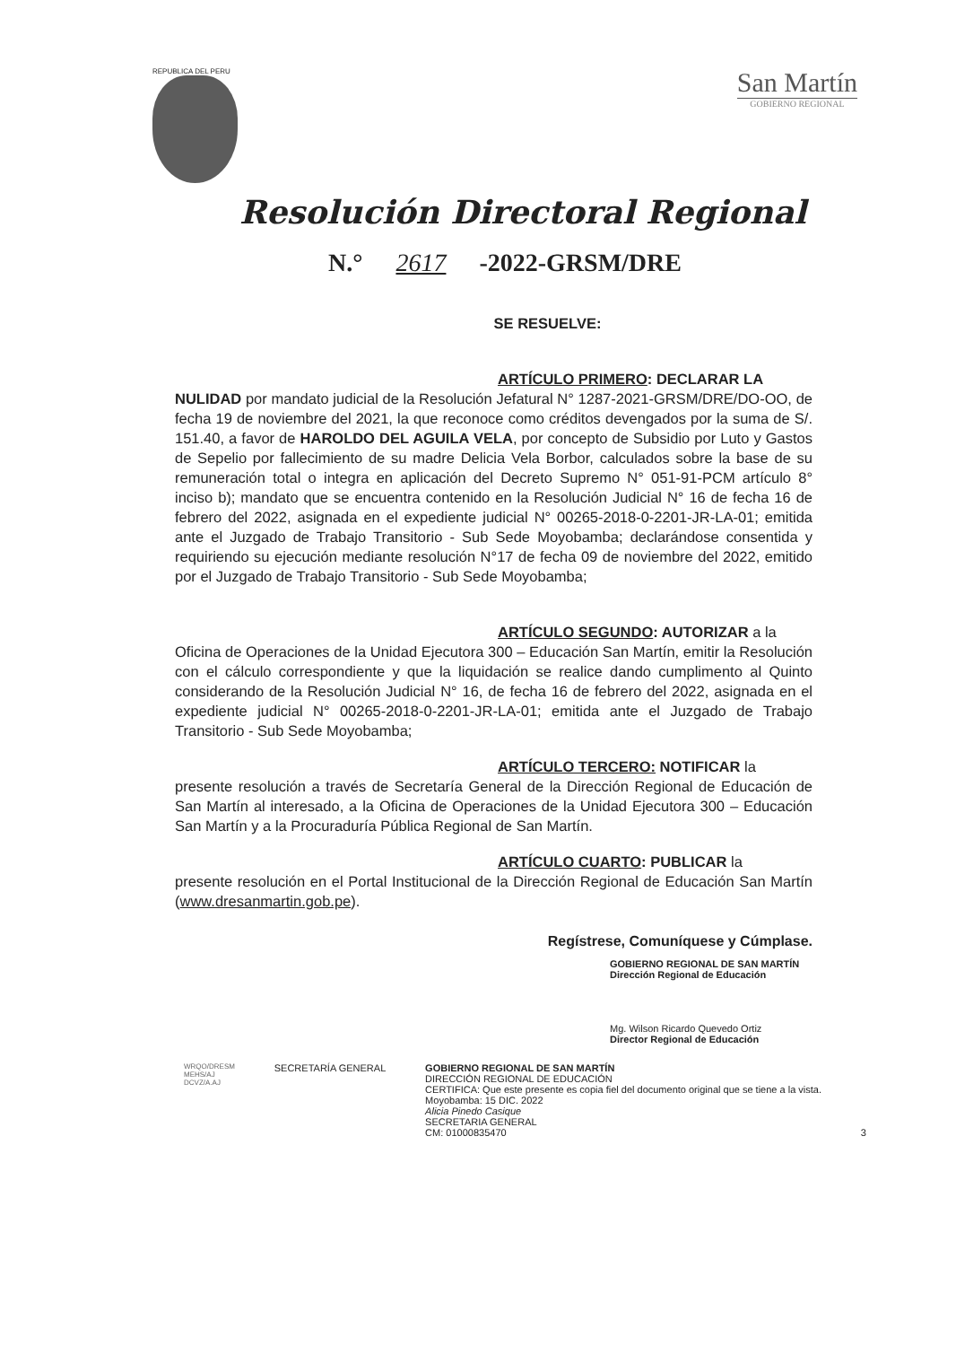REPUBLICA DEL PERU
San Martín
GOBIERNO REGIONAL
Resolución Directoral Regional
N.° 2617 -2022-GRSM/DRE
SE RESUELVE:
ARTÍCULO PRIMERO: DECLARAR LA
NULIDAD por mandato judicial de la Resolución Jefatural N° 1287-2021-GRSM/DRE/DO-OO, de fecha 19 de noviembre del 2021, la que reconoce como créditos devengados por la suma de S/. 151.40, a favor de HAROLDO DEL AGUILA VELA, por concepto de Subsidio por Luto y Gastos de Sepelio por fallecimiento de su madre Delicia Vela Borbor, calculados sobre la base de su remuneración total o integra en aplicación del Decreto Supremo N° 051-91-PCM artículo 8° inciso b); mandato que se encuentra contenido en la Resolución Judicial N° 16 de fecha 16 de febrero del 2022, asignada en el expediente judicial N° 00265-2018-0-2201-JR-LA-01; emitida ante el Juzgado de Trabajo Transitorio - Sub Sede Moyobamba; declarándose consentida y requiriendo su ejecución mediante resolución N°17 de fecha 09 de noviembre del 2022, emitido por el Juzgado de Trabajo Transitorio - Sub Sede Moyobamba;
ARTÍCULO SEGUNDO: AUTORIZAR a la
Oficina de Operaciones de la Unidad Ejecutora 300 – Educación San Martín, emitir la Resolución con el cálculo correspondiente y que la liquidación se realice dando cumplimento al Quinto considerando de la Resolución Judicial N° 16, de fecha 16 de febrero del 2022, asignada en el expediente judicial N° 00265-2018-0-2201-JR-LA-01; emitida ante el Juzgado de Trabajo Transitorio - Sub Sede Moyobamba;
ARTÍCULO TERCERO: NOTIFICAR la
presente resolución a través de Secretaría General de la Dirección Regional de Educación de San Martín al interesado, a la Oficina de Operaciones de la Unidad Ejecutora 300 – Educación San Martín y a la Procuraduría Pública Regional de San Martín.
ARTÍCULO CUARTO: PUBLICAR la
presente resolución en el Portal Institucional de la Dirección Regional de Educación San Martín (www.dresanmartin.gob.pe).
Regístrese, Comuníquese y Cúmplase.
GOBIERNO REGIONAL DE SAN MARTÍN
Dirección Regional de Educación
Mg. Wilson Ricardo Quevedo Ortiz
Director Regional de Educación
WRQO/DRESM
MEHS/AJ
DCVZ/A.AJ
SECRETARÍA GENERAL GOBIERNO REGIONAL DE SAN MARTÍN
DIRECCIÓN REGIONAL DE EDUCACIÓN
CERTIFICA: Que este presente es copia fiel del documento original que se tiene a la vista.
Moyobamba: 15 DIC. 2022
Alicia Pinedo Casique
SECRETARIA GENERAL
CM: 01000835470
3